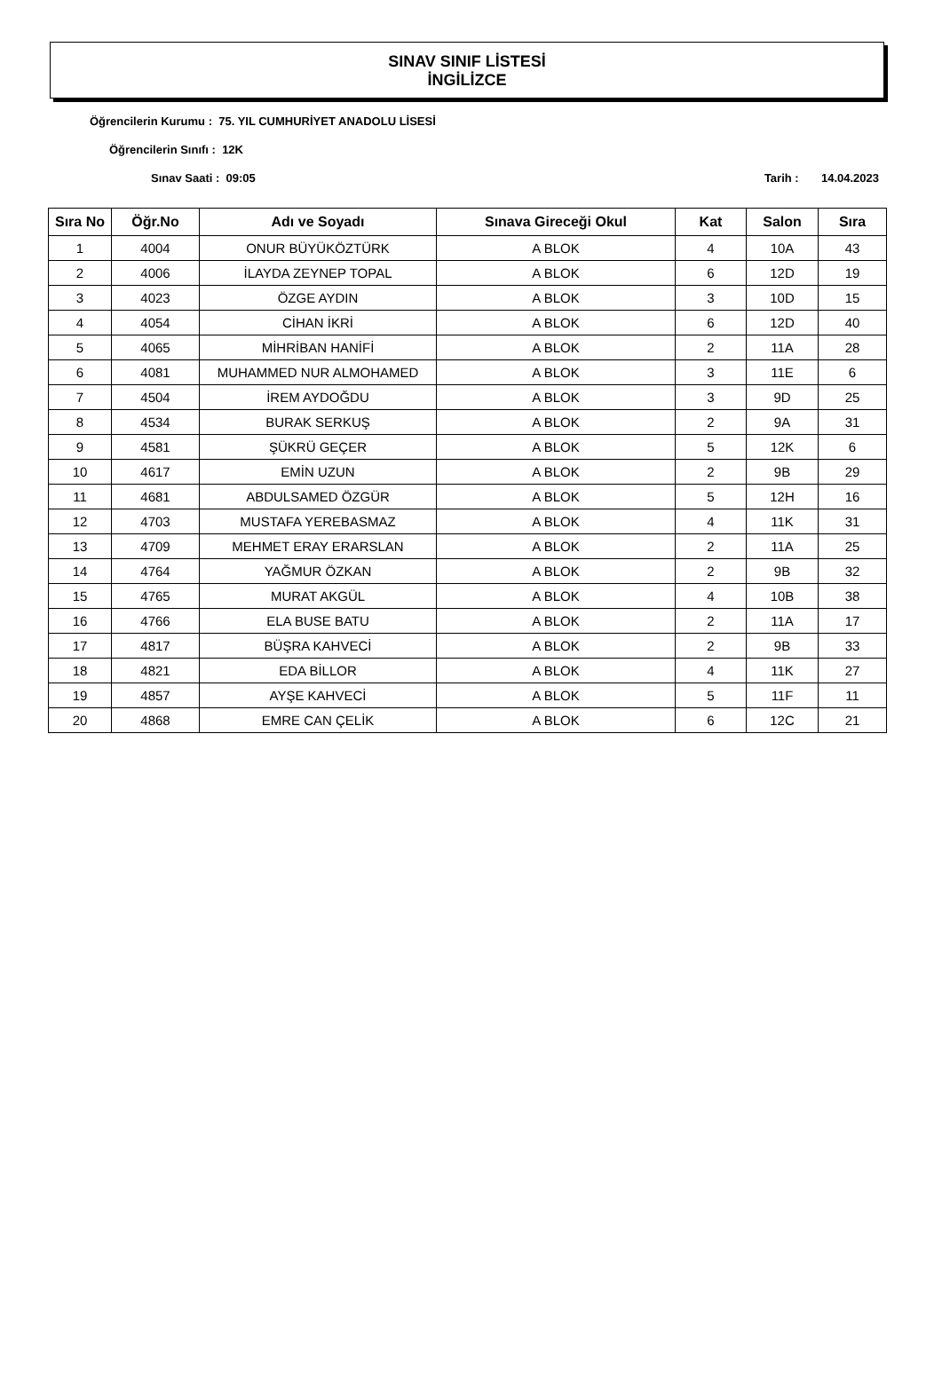SINAV SINIF LİSTESİ
İNGİLİZCE
Öğrencilerin Kurumu : 75. YIL CUMHURİYET ANADOLU LİSESİ
Öğrencilerin Sınıfı : 12K
Sınav Saati : 09:05 Tarih : 14.04.2023
| Sıra No | Öğr.No | Adı ve Soyadı | Sınava Gireceği Okul | Kat | Salon | Sıra |
| --- | --- | --- | --- | --- | --- | --- |
| 1 | 4004 | ONUR BÜYÜKÖZTÜRK | A BLOK | 4 | 10A | 43 |
| 2 | 4006 | İLAYDA ZEYNEP TOPAL | A BLOK | 6 | 12D | 19 |
| 3 | 4023 | ÖZGE AYDIN | A BLOK | 3 | 10D | 15 |
| 4 | 4054 | CİHAN İKRİ | A BLOK | 6 | 12D | 40 |
| 5 | 4065 | MİHRİBAN HANİFİ | A BLOK | 2 | 11A | 28 |
| 6 | 4081 | MUHAMMED NUR ALMOHAMED | A BLOK | 3 | 11E | 6 |
| 7 | 4504 | İREM AYDOĞDU | A BLOK | 3 | 9D | 25 |
| 8 | 4534 | BURAK SERKUŞ | A BLOK | 2 | 9A | 31 |
| 9 | 4581 | ŞÜKRÜ GEÇER | A BLOK | 5 | 12K | 6 |
| 10 | 4617 | EMİN UZUN | A BLOK | 2 | 9B | 29 |
| 11 | 4681 | ABDULSAMED ÖZGÜR | A BLOK | 5 | 12H | 16 |
| 12 | 4703 | MUSTAFA YEREBASMAZ | A BLOK | 4 | 11K | 31 |
| 13 | 4709 | MEHMET ERAY ERARSLAN | A BLOK | 2 | 11A | 25 |
| 14 | 4764 | YAĞMUR ÖZKAN | A BLOK | 2 | 9B | 32 |
| 15 | 4765 | MURAT AKGÜL | A BLOK | 4 | 10B | 38 |
| 16 | 4766 | ELA BUSE BATU | A BLOK | 2 | 11A | 17 |
| 17 | 4817 | BÜŞRA KAHVECİ | A BLOK | 2 | 9B | 33 |
| 18 | 4821 | EDA BİLLOR | A BLOK | 4 | 11K | 27 |
| 19 | 4857 | AYŞE KAHVECİ | A BLOK | 5 | 11F | 11 |
| 20 | 4868 | EMRE CAN ÇELİK | A BLOK | 6 | 12C | 21 |